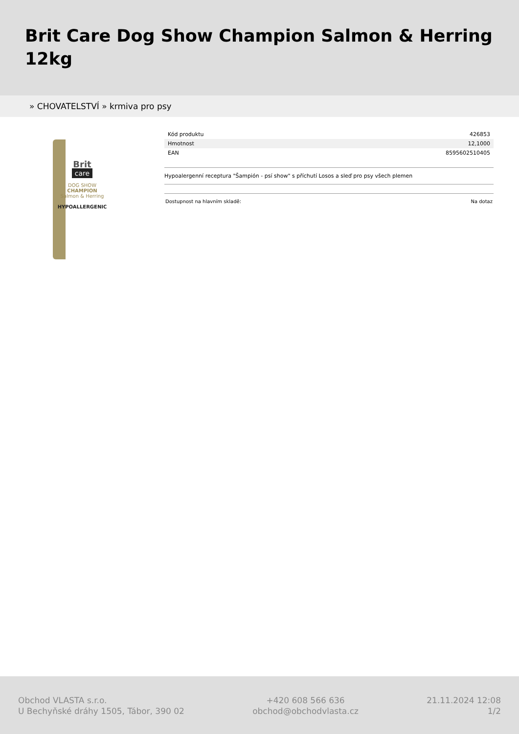Brit Care Dog Show Champion Salmon & Herring 12kg
» CHOVATELSTVÍ » krmiva pro psy
Brit
care
DOG SHOW
CHAMPION
Salmon & Herring
HYPOALLERGENIC
| Kód produktu | 426853 |
| Hmotnost | 12,1000 |
| EAN | 8595602510405 |
Hypoalergenní receptura "Šampión - psí show" s příchutí Losos a sleď pro psy všech plemen
Dostupnost na hlavním skladě: Na dotaz
Obchod VLASTA s.r.o.
U Bechyňské dráhy 1505, Tábor, 390 02
+420 608 566 636
obchod@obchodvlasta.cz
21.11.2024 12:08
1/2